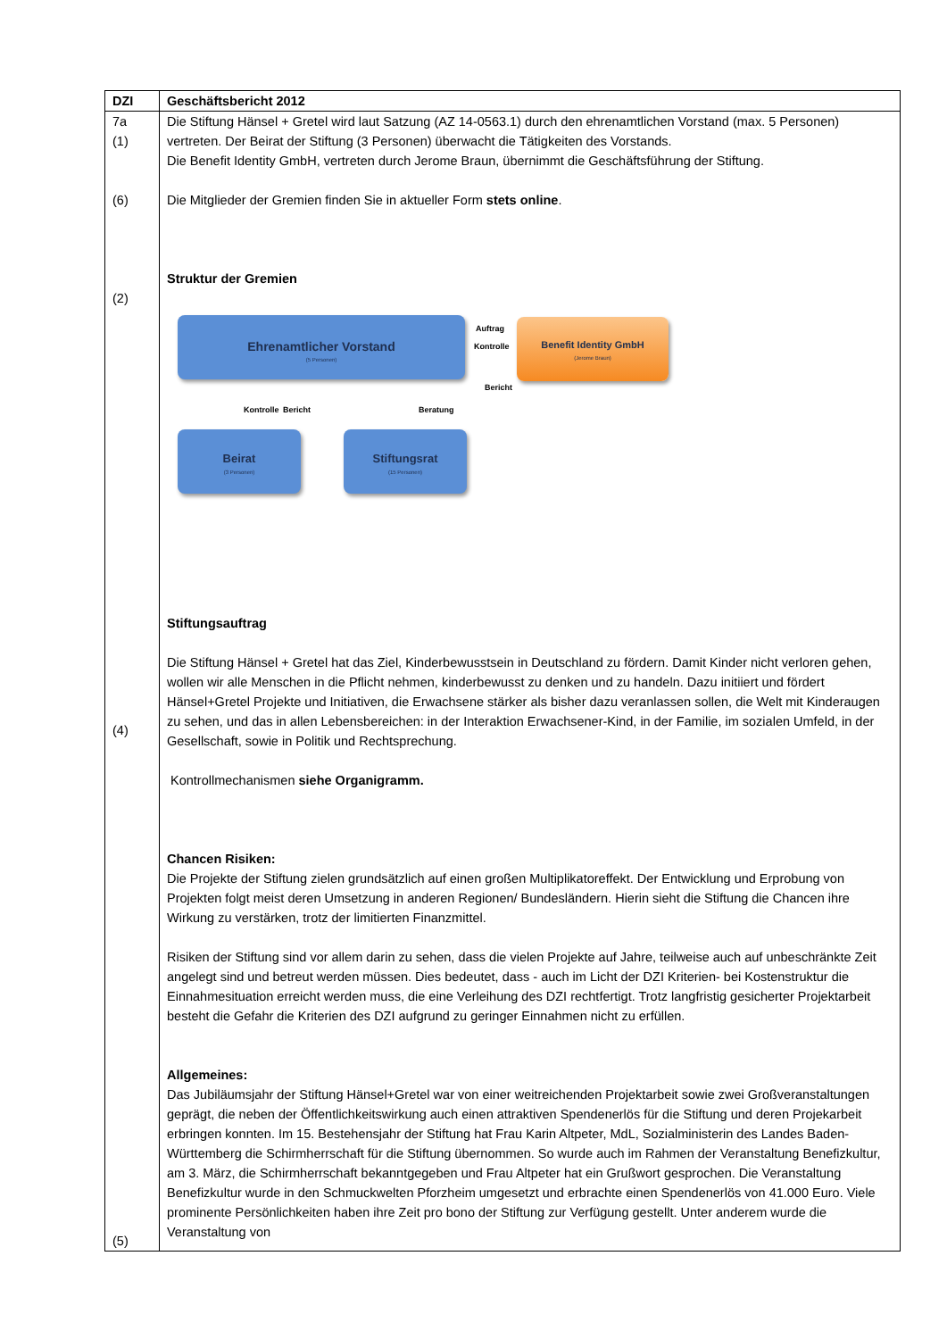| DZI | Geschäftsbericht 2012 |
| --- | --- |
| 7a (1) (6) (2) (4) (5) | Die Stiftung Hänsel + Gretel wird laut Satzung (AZ 14-0563.1) durch den ehrenamtlichen Vorstand (max. 5 Personen) vertreten. Der Beirat der Stiftung (3 Personen) überwacht die Tätigkeiten des Vorstands. Die Benefit Identity GmbH, vertreten durch Jerome Braun, übernimmt die Geschäftsführung der Stiftung. Die Mitglieder der Gremien finden Sie in aktueller Form stets online . Struktur der Gremien Ehrenamtlicher Vorstand (5 Personen) Benefit Identity GmbH (Jerome Braun) Auftrag Kontrolle Bericht Kontrolle Bericht Beratung Beirat (3 Personen) Stiftungsrat (15 Personen) Stiftungsauftrag Die Stiftung Hänsel + Gretel hat das Ziel, Kinderbewusstsein in Deutschland zu fördern. Damit Kinder nicht verloren gehen, wollen wir alle Menschen in die Pflicht nehmen, kinderbewusst zu denken und zu handeln. Dazu initiiert und fördert Hänsel+Gretel Projekte und Initiativen, die Erwachsene stärker als bisher dazu veranlassen sollen, die Welt mit Kinderaugen zu sehen, und das in allen Lebensbereichen: in der Interaktion Erwachsener-Kind, in der Familie, im sozialen Umfeld, in der Gesellschaft, sowie in Politik und Rechtsprechung. Kontrollmechanismen siehe Organigramm. Chancen Risiken: Die Projekte der Stiftung zielen grundsätzlich auf einen großen Multiplikatoreffekt. Der Entwicklung und Erprobung von Projekten folgt meist deren Umsetzung in anderen Regionen/ Bundesländern. Hierin sieht die Stiftung die Chancen ihre Wirkung zu verstärken, trotz der limitierten Finanzmittel. Risiken der Stiftung sind vor allem darin zu sehen, dass die vielen Projekte auf Jahre, teilweise auch auf unbeschränkte Zeit angelegt sind und betreut werden müssen. Dies bedeutet, dass - auch im Licht der DZI Kriterien- bei Kostenstruktur die Einnahmesituation erreicht werden muss, die eine Verleihung des DZI rechtfertigt. Trotz langfristig gesicherter Projektarbeit besteht die Gefahr die Kriterien des DZI aufgrund zu geringer Einnahmen nicht zu erfüllen. Allgemeines: Das Jubiläumsjahr der Stiftung Hänsel+Gretel war von einer weitreichenden Projektarbeit sowie zwei Großveranstaltungen geprägt, die neben der Öffentlichkeitswirkung auch einen attraktiven Spendenerlös für die Stiftung und deren Projekarbeit erbringen konnten. Im 15. Bestehensjahr der Stiftung hat Frau Karin Altpeter, MdL, Sozialministerin des Landes Baden-Württemberg die Schirmherrschaft für die Stiftung übernommen. So wurde auch im Rahmen der Veranstaltung Benefizkultur, am 3. März, die Schirmherrschaft bekanntgegeben und Frau Altpeter hat ein Grußwort gesprochen. Die Veranstaltung Benefizkultur wurde in den Schmuckwelten Pforzheim umgesetzt und erbrachte einen Spendenerlös von 41.000 Euro. Viele prominente Persönlichkeiten haben ihre Zeit pro bono der Stiftung zur Verfügung gestellt. Unter anderem wurde die Veranstaltung von |